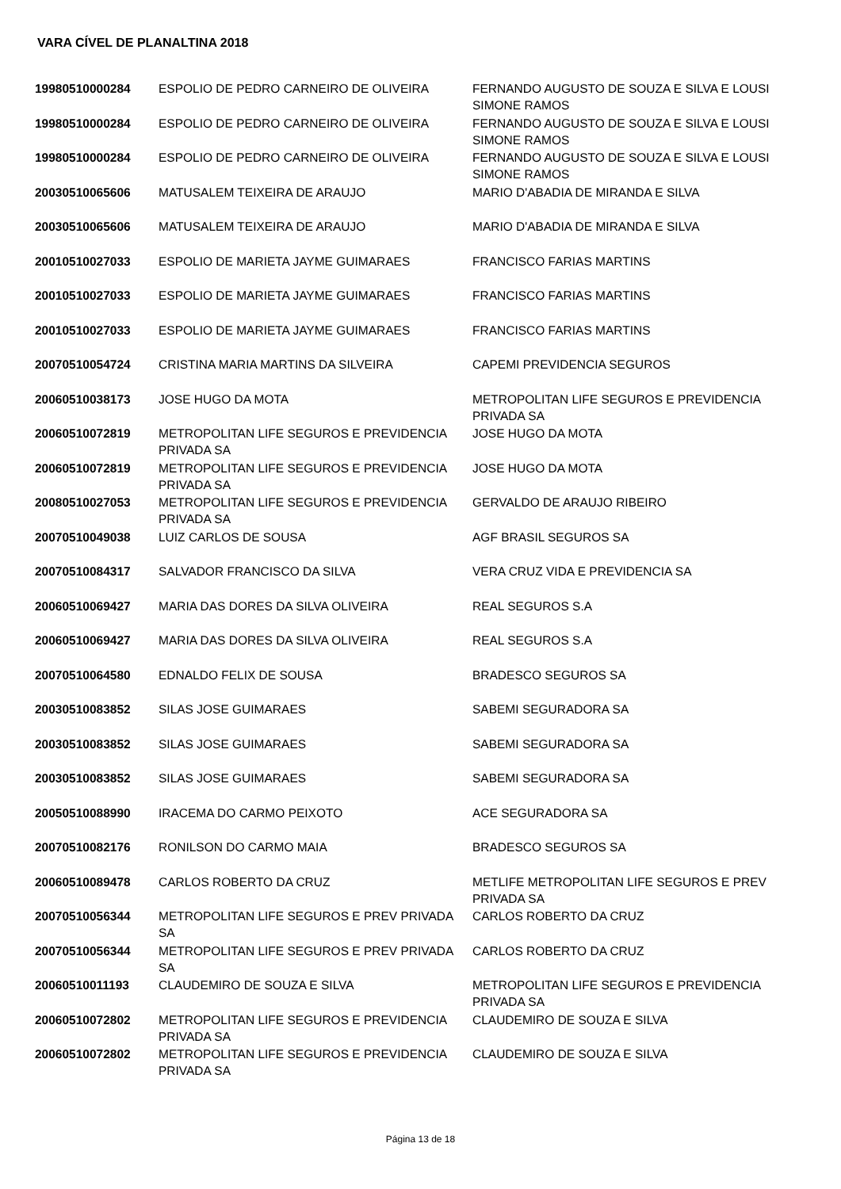VARA CÍVEL DE PLANALTINA 2018
| 19980510000284 | ESPOLIO DE PEDRO CARNEIRO DE OLIVEIRA | FERNANDO AUGUSTO DE SOUZA E SILVA E LOUSI SIMONE RAMOS |
| 19980510000284 | ESPOLIO DE PEDRO CARNEIRO DE OLIVEIRA | FERNANDO AUGUSTO DE SOUZA E SILVA E LOUSI SIMONE RAMOS |
| 19980510000284 | ESPOLIO DE PEDRO CARNEIRO DE OLIVEIRA | FERNANDO AUGUSTO DE SOUZA E SILVA E LOUSI SIMONE RAMOS |
| 20030510065606 | MATUSALEM TEIXEIRA DE ARAUJO | MARIO D'ABADIA DE MIRANDA E SILVA |
| 20030510065606 | MATUSALEM TEIXEIRA DE ARAUJO | MARIO D'ABADIA DE MIRANDA E SILVA |
| 20010510027033 | ESPOLIO DE MARIETA JAYME GUIMARAES | FRANCISCO FARIAS MARTINS |
| 20010510027033 | ESPOLIO DE MARIETA JAYME GUIMARAES | FRANCISCO FARIAS MARTINS |
| 20010510027033 | ESPOLIO DE MARIETA JAYME GUIMARAES | FRANCISCO FARIAS MARTINS |
| 20070510054724 | CRISTINA MARIA MARTINS DA SILVEIRA | CAPEMI PREVIDENCIA SEGUROS |
| 20060510038173 | JOSE HUGO DA MOTA | METROPOLITAN LIFE SEGUROS E PREVIDENCIA PRIVADA SA |
| 20060510072819 | METROPOLITAN LIFE SEGUROS E PREVIDENCIA PRIVADA SA | JOSE HUGO DA MOTA |
| 20060510072819 | METROPOLITAN LIFE SEGUROS E PREVIDENCIA PRIVADA SA | JOSE HUGO DA MOTA |
| 20080510027053 | METROPOLITAN LIFE SEGUROS E PREVIDENCIA PRIVADA SA | GERVALDO DE ARAUJO RIBEIRO |
| 20070510049038 | LUIZ CARLOS DE SOUSA | AGF BRASIL SEGUROS SA |
| 20070510084317 | SALVADOR FRANCISCO DA SILVA | VERA CRUZ VIDA E PREVIDENCIA SA |
| 20060510069427 | MARIA DAS DORES DA SILVA OLIVEIRA | REAL SEGUROS S.A |
| 20060510069427 | MARIA DAS DORES DA SILVA OLIVEIRA | REAL SEGUROS S.A |
| 20070510064580 | EDNALDO FELIX DE SOUSA | BRADESCO SEGUROS SA |
| 20030510083852 | SILAS JOSE GUIMARAES | SABEMI SEGURADORA SA |
| 20030510083852 | SILAS JOSE GUIMARAES | SABEMI SEGURADORA SA |
| 20030510083852 | SILAS JOSE GUIMARAES | SABEMI SEGURADORA SA |
| 20050510088990 | IRACEMA DO CARMO PEIXOTO | ACE SEGURADORA SA |
| 20070510082176 | RONILSON DO CARMO MAIA | BRADESCO SEGUROS SA |
| 20060510089478 | CARLOS ROBERTO DA CRUZ | METLIFE METROPOLITAN LIFE SEGUROS E PREV PRIVADA SA |
| 20070510056344 | METROPOLITAN LIFE SEGUROS E PREV PRIVADA SA | CARLOS ROBERTO DA CRUZ |
| 20070510056344 | METROPOLITAN LIFE SEGUROS E PREV PRIVADA SA | CARLOS ROBERTO DA CRUZ |
| 20060510011193 | CLAUDEMIRO DE SOUZA E SILVA | METROPOLITAN LIFE SEGUROS E PREVIDENCIA PRIVADA SA |
| 20060510072802 | METROPOLITAN LIFE SEGUROS E PREVIDENCIA PRIVADA SA | CLAUDEMIRO DE SOUZA E SILVA |
| 20060510072802 | METROPOLITAN LIFE SEGUROS E PREVIDENCIA PRIVADA SA | CLAUDEMIRO DE SOUZA E SILVA |
Página 13 de 18